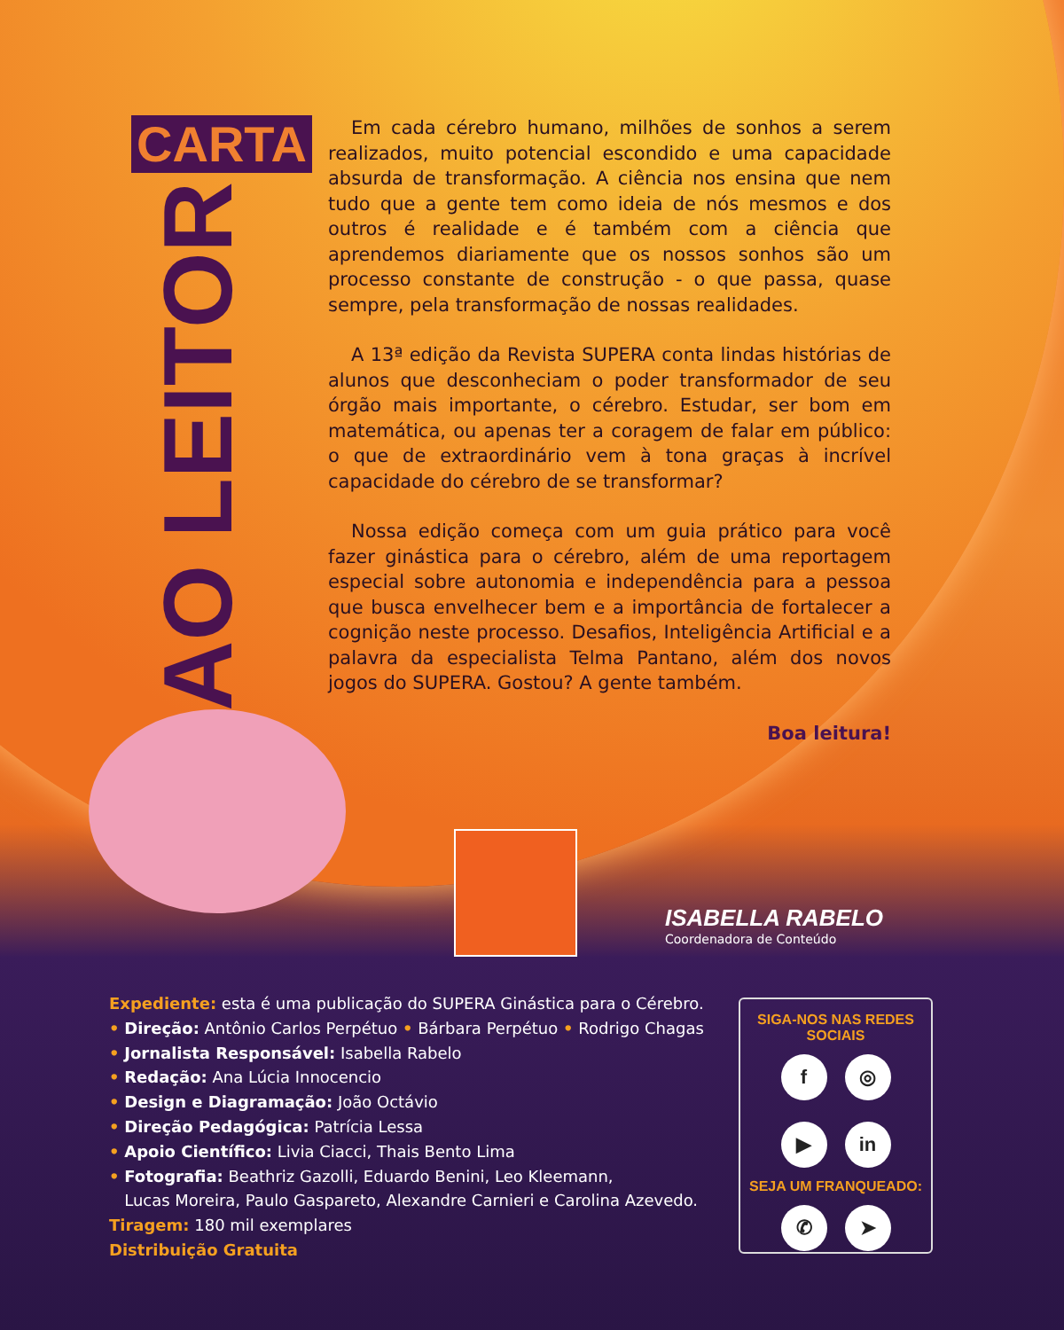CARTA
AO LEITOR
Em cada cérebro humano, milhões de sonhos a serem realizados, muito potencial escondido e uma capacidade absurda de transformação. A ciência nos ensina que nem tudo que a gente tem como ideia de nós mesmos e dos outros é realidade e é também com a ciência que aprendemos diariamente que os nossos sonhos são um processo constante de construção - o que passa, quase sempre, pela transformação de nossas realidades.
A 13ª edição da Revista SUPERA conta lindas histórias de alunos que desconheciam o poder transformador de seu órgão mais importante, o cérebro. Estudar, ser bom em matemática, ou apenas ter a coragem de falar em público: o que de extraordinário vem à tona graças à incrível capacidade do cérebro de se transformar?
Nossa edição começa com um guia prático para você fazer ginástica para o cérebro, além de uma reportagem especial sobre autonomia e independência para a pessoa que busca envelhecer bem e a importância de fortalecer a cognição neste processo. Desafios, Inteligência Artificial e a palavra da especialista Telma Pantano, além dos novos jogos do SUPERA. Gostou? A gente também.
Boa leitura!
ISABELLA RABELO
Coordenadora de Conteúdo
Expediente: esta é uma publicação do SUPERA Ginástica para o Cérebro.
• Direção: Antônio Carlos Perpétuo • Bárbara Perpétuo • Rodrigo Chagas
• Jornalista Responsável: Isabella Rabelo
• Redação: Ana Lúcia Innocencio
• Design e Diagramação: João Octávio
• Direção Pedagógica: Patrícia Lessa
• Apoio Científico: Livia Ciacci, Thais Bento Lima
• Fotografia: Beathriz Gazolli, Eduardo Benini, Leo Kleemann,
Lucas Moreira, Paulo Gaspareto, Alexandre Carnieri e Carolina Azevedo.
Tiragem: 180 mil exemplares
Distribuição Gratuita
SIGA-NOS NAS REDES SOCIAIS
f ◎
▶ in
SEJA UM FRANQUEADO:
✆ ➤